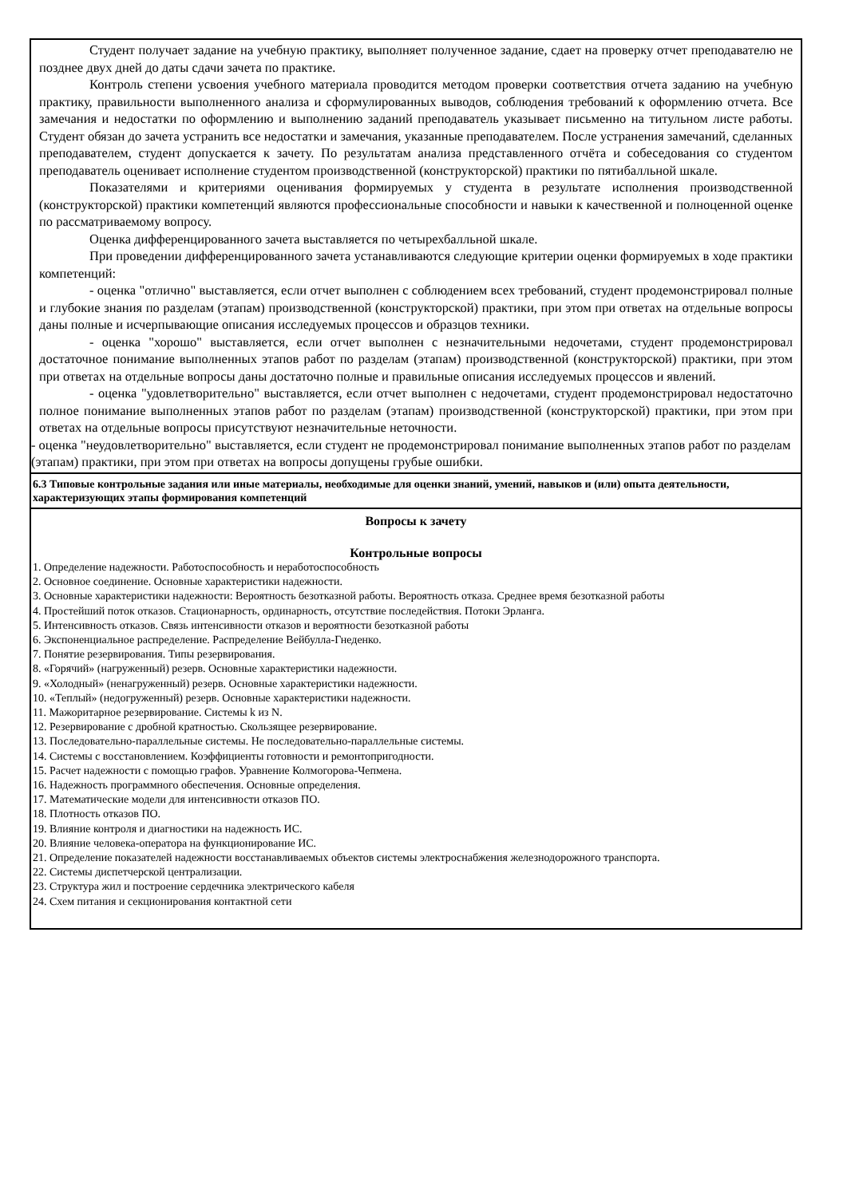| Студент получает задание на учебную практику, выполняет полученное задание, сдает на проверку отчет преподавателю не позднее двух дней до даты сдачи зачета по практике. Контроль степени усвоения учебного материала проводится методом проверки соответствия отчета заданию на учебную практику, правильности выполненного анализа и сформулированных выводов, соблюдения требований к оформлению отчета. Все замечания и недостатки по оформлению и выполнению заданий преподаватель указывает письменно на титульном листе работы. Студент обязан до зачета устранить все недостатки и замечания, указанные преподавателем. После устранения замечаний, сделанных преподавателем, студент допускается к зачету. По результатам анализа представленного отчёта и собеседования со студентом преподаватель оценивает исполнение студентом производственной (конструкторской) практики по пятибалльной шкале. Показателями и критериями оценивания формируемых у студента в результате исполнения производственной (конструкторской) практики компетенций являются профессиональные способности и навыки к качественной и полноценной оценке по рассматриваемому вопросу. Оценка дифференцированного зачета выставляется по четырехбалльной шкале. При проведении дифференцированного зачета устанавливаются следующие критерии оценки формируемых в ходе практики компетенций: - оценка "отлично" выставляется, если отчет выполнен с соблюдением всех требований, студент продемонстрировал полные и глубокие знания по разделам (этапам) производственной (конструкторской) практики, при этом при ответах на отдельные вопросы даны полные и исчерпывающие описания исследуемых процессов и образцов техники. - оценка "хорошо" выставляется, если отчет выполнен с незначительными недочетами, студент продемонстрировал достаточное понимание выполненных этапов работ по разделам (этапам) производственной (конструкторской) практики, при этом при ответах на отдельные вопросы даны достаточно полные и правильные описания исследуемых процессов и явлений. - оценка "удовлетворительно" выставляется, если отчет выполнен с недочетами, студент продемонстрировал недостаточно полное понимание выполненных этапов работ по разделам (этапам) производственной (конструкторской) практики, при этом при ответах на отдельные вопросы присутствуют незначительные неточности. - оценка "неудовлетворительно" выставляется, если студент не продемонстрировал понимание выполненных этапов работ по разделам (этапам) практики, при этом при ответах на вопросы допущены грубые ошибки. |
| 6.3 Типовые контрольные задания или иные материалы, необходимые для оценки знаний, умений, навыков и (или) опыта деятельности, характеризующих этапы формирования компетенций |
| Вопросы к зачету Контрольные вопросы 1. Определение надежности. Работоспособность и неработоспособность 2. Основное соединение. Основные характеристики надежности. 3. Основные характеристики надежности: Вероятность безотказной работы. Вероятность отказа. Среднее время безотказной работы 4. Простейший поток отказов. Стационарность, ординарность, отсутствие последействия. Потоки Эрланга. 5. Интенсивность отказов. Связь интенсивности отказов и вероятности безотказной работы 6. Экспоненциальное распределение. Распределение Вейбулла-Гнеденко. 7. Понятие резервирования. Типы резервирования. 8. «Горячий» (нагруженный) резерв. Основные характеристики надежности. 9. «Холодный» (ненагруженный) резерв. Основные характеристики надежности. 10. «Теплый» (недогруженный) резерв. Основные характеристики надежности. 11. Мажоритарное резервирование. Системы k из N. 12. Резервирование с дробной кратностью. Скользящее резервирование. 13. Последовательно-параллельные системы. Не последовательно-параллельные системы. 14. Системы с восстановлением. Коэффициенты готовности и ремонтопригодности. 15. Расчет надежности с помощью графов. Уравнение Колмогорова-Чепмена. 16. Надежность программного обеспечения. Основные определения. 17. Математические модели для интенсивности отказов ПО. 18. Плотность отказов ПО. 19. Влияние контроля и диагностики на надежность ИС. 20. Влияние человека-оператора на функционирование ИС. 21. Определение показателей надежности восстанавливаемых объектов системы электроснабжения железнодорожного транспорта. 22. Системы диспетчерской централизации. 23. Структура жил и построение сердечника электрического кабеля 24. Схем питания и секционирования контактной сети |